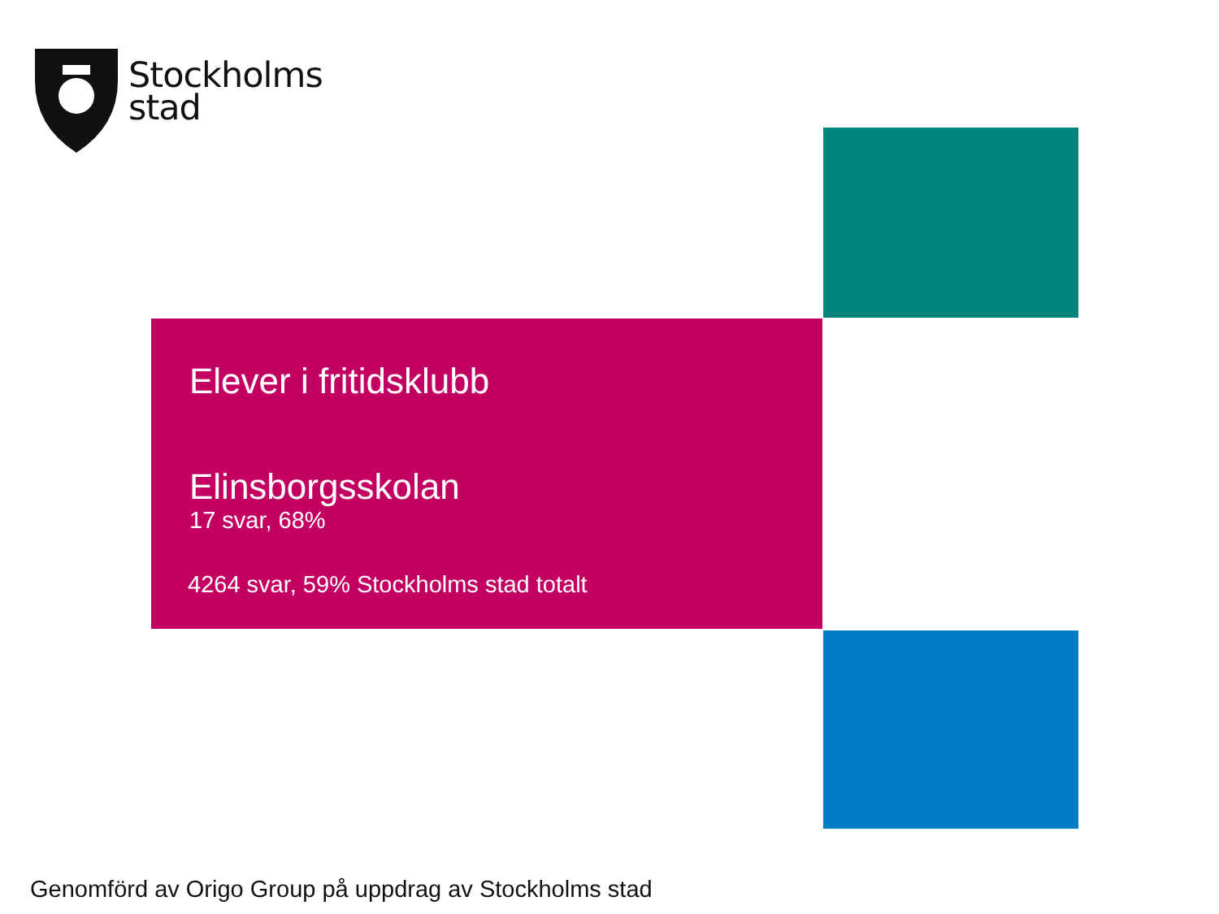Stockholms
stad
Elever i fritidsklubb
Elinsborgsskolan
17 svar, 68%
4264 svar, 59% Stockholms stad totalt
Genomförd av Origo Group på uppdrag av Stockholms stad